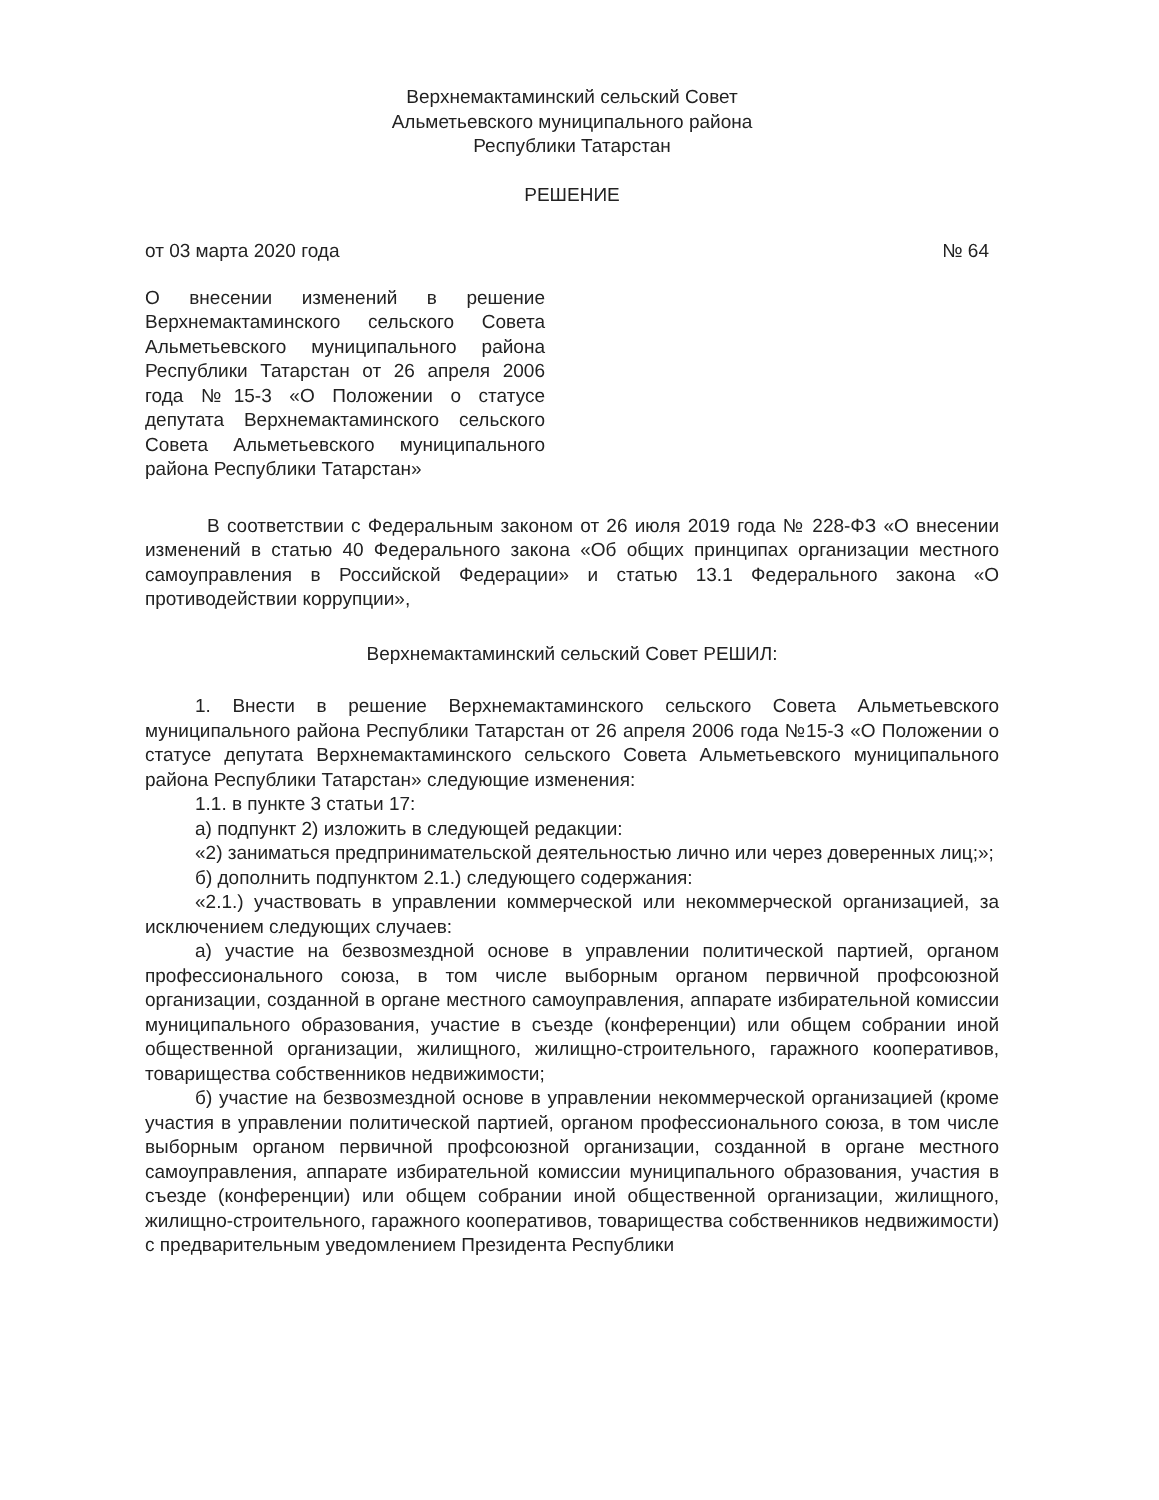Верхнемактаминский сельский Совет
Альметьевского муниципального района
Республики Татарстан
РЕШЕНИЕ
от 03 марта 2020 года № 64
О внесении изменений в решение Верхнемактаминского сельского Совета Альметьевского муниципального района Республики Татарстан от 26 апреля 2006 года №15-3 «О Положении о статусе депутата Верхнемактаминского сельского Совета Альметьевского муниципального района Республики Татарстан»
В соответствии с Федеральным законом от 26 июля 2019 года № 228-ФЗ «О внесении изменений в статью 40 Федерального закона «Об общих принципах организации местного самоуправления в Российской Федерации» и статью 13.1 Федерального закона «О противодействии коррупции»,
Верхнемактаминский сельский Совет РЕШИЛ:
1. Внести в решение Верхнемактаминского сельского Совета Альметьевского муниципального района Республики Татарстан от 26 апреля 2006 года №15-3 «О Положении о статусе депутата Верхнемактаминского сельского Совета Альметьевского муниципального района Республики Татарстан» следующие изменения:
1.1. в пункте 3 статьи 17:
а) подпункт 2) изложить в следующей редакции:
«2) заниматься предпринимательской деятельностью лично или через доверенных лиц;»;
б) дополнить подпунктом 2.1.) следующего содержания:
«2.1.) участвовать в управлении коммерческой или некоммерческой организацией, за исключением следующих случаев:
а) участие на безвозмездной основе в управлении политической партией, органом профессионального союза, в том числе выборным органом первичной профсоюзной организации, созданной в органе местного самоуправления, аппарате избирательной комиссии муниципального образования, участие в съезде (конференции) или общем собрании иной общественной организации, жилищного, жилищно-строительного, гаражного кооперативов, товарищества собственников недвижимости;
б) участие на безвозмездной основе в управлении некоммерческой организацией (кроме участия в управлении политической партией, органом профессионального союза, в том числе выборным органом первичной профсоюзной организации, созданной в органе местного самоуправления, аппарате избирательной комиссии муниципального образования, участия в съезде (конференции) или общем собрании иной общественной организации, жилищного, жилищно-строительного, гаражного кооперативов, товарищества собственников недвижимости) с предварительным уведомлением Президента Республики